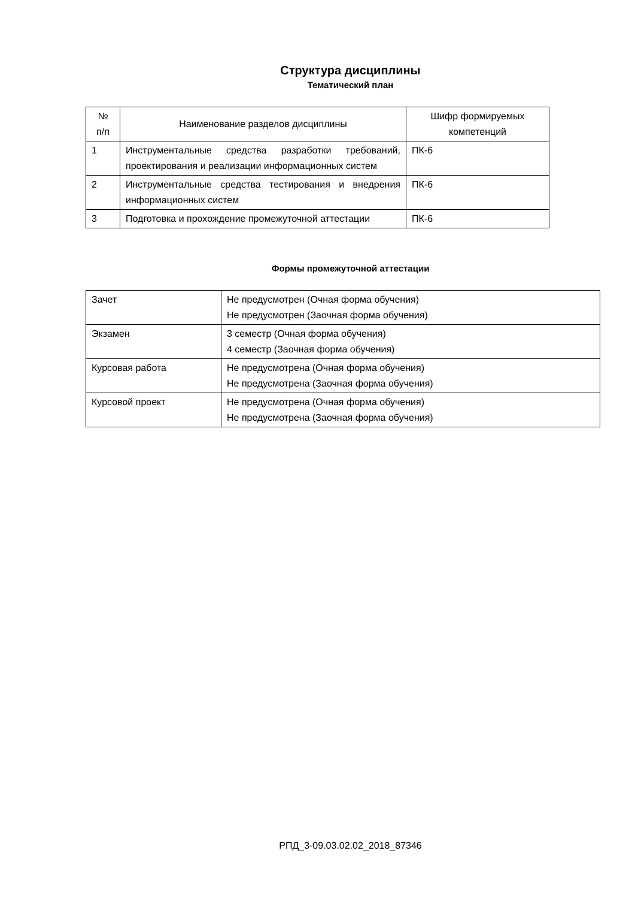Структура дисциплины
Тематический план
| № п/п | Наименование разделов дисциплины | Шифр формируемых компетенций |
| --- | --- | --- |
| 1 | Инструментальные средства разработки требований, проектирования и реализации информационных систем | ПК-6 |
| 2 | Инструментальные средства тестирования и внедрения информационных систем | ПК-6 |
| 3 | Подготовка и прохождение промежуточной аттестации | ПК-6 |
Формы промежуточной аттестации
| Зачет | Не предусмотрен (Очная форма обучения) Не предусмотрен (Заочная форма обучения) |
| Экзамен | 3 семестр (Очная форма обучения) 4 семестр (Заочная форма обучения) |
| Курсовая работа | Не предусмотрена (Очная форма обучения) Не предусмотрена (Заочная форма обучения) |
| Курсовой проект | Не предусмотрена (Очная форма обучения) Не предусмотрена (Заочная форма обучения) |
РПД_3-09.03.02.02_2018_87346